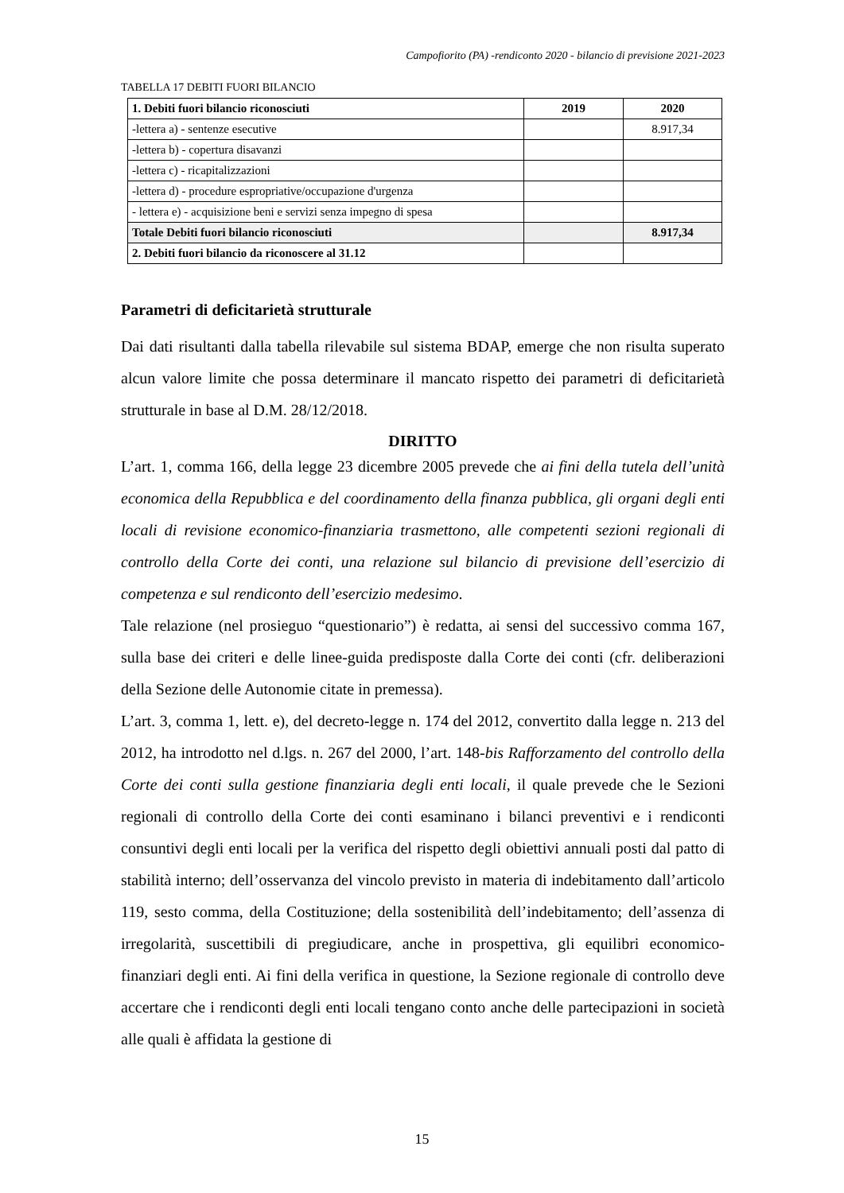Campofiorito (PA) -rendiconto 2020 - bilancio di previsione 2021-2023
TABELLA 17 DEBITI FUORI BILANCIO
| 1. Debiti fuori bilancio riconosciuti | 2019 | 2020 |
| --- | --- | --- |
| -lettera a) - sentenze esecutive | | 8.917,34 |
| -lettera b) - copertura disavanzi | | |
| -lettera c) - ricapitalizzazioni | | |
| -lettera d) - procedure espropriative/occupazione d'urgenza | | |
| - lettera e) - acquisizione beni e servizi senza impegno di spesa | | |
| Totale Debiti fuori bilancio riconosciuti | | 8.917,34 |
| 2. Debiti fuori bilancio da riconoscere al 31.12 | | |
Parametri di deficitarietà strutturale
Dai dati risultanti dalla tabella rilevabile sul sistema BDAP, emerge che non risulta superato alcun valore limite che possa determinare il mancato rispetto dei parametri di deficitarietà strutturale in base al D.M. 28/12/2018.
DIRITTO
L’art. 1, comma 166, della legge 23 dicembre 2005 prevede che ai fini della tutela dell’unità economica della Repubblica e del coordinamento della finanza pubblica, gli organi degli enti locali di revisione economico-finanziaria trasmettono, alle competenti sezioni regionali di controllo della Corte dei conti, una relazione sul bilancio di previsione dell’esercizio di competenza e sul rendiconto dell’esercizio medesimo.
Tale relazione (nel prosieguo “questionario”) è redatta, ai sensi del successivo comma 167, sulla base dei criteri e delle linee-guida predisposte dalla Corte dei conti (cfr. deliberazioni della Sezione delle Autonomie citate in premessa).
L’art. 3, comma 1, lett. e), del decreto-legge n. 174 del 2012, convertito dalla legge n. 213 del 2012, ha introdotto nel d.lgs. n. 267 del 2000, l’art. 148-bis Rafforzamento del controllo della Corte dei conti sulla gestione finanziaria degli enti locali, il quale prevede che le Sezioni regionali di controllo della Corte dei conti esaminano i bilanci preventivi e i rendiconti consuntivi degli enti locali per la verifica del rispetto degli obiettivi annuali posti dal patto di stabilità interno; dell’osservanza del vincolo previsto in materia di indebitamento dall’articolo 119, sesto comma, della Costituzione; della sostenibilità dell’indebitamento; dell’assenza di irregolarità, suscettibili di pregiudicare, anche in prospettiva, gli equilibri economico-finanziari degli enti. Ai fini della verifica in questione, la Sezione regionale di controllo deve accertare che i rendiconti degli enti locali tengano conto anche delle partecipazioni in società alle quali è affidata la gestione di
15